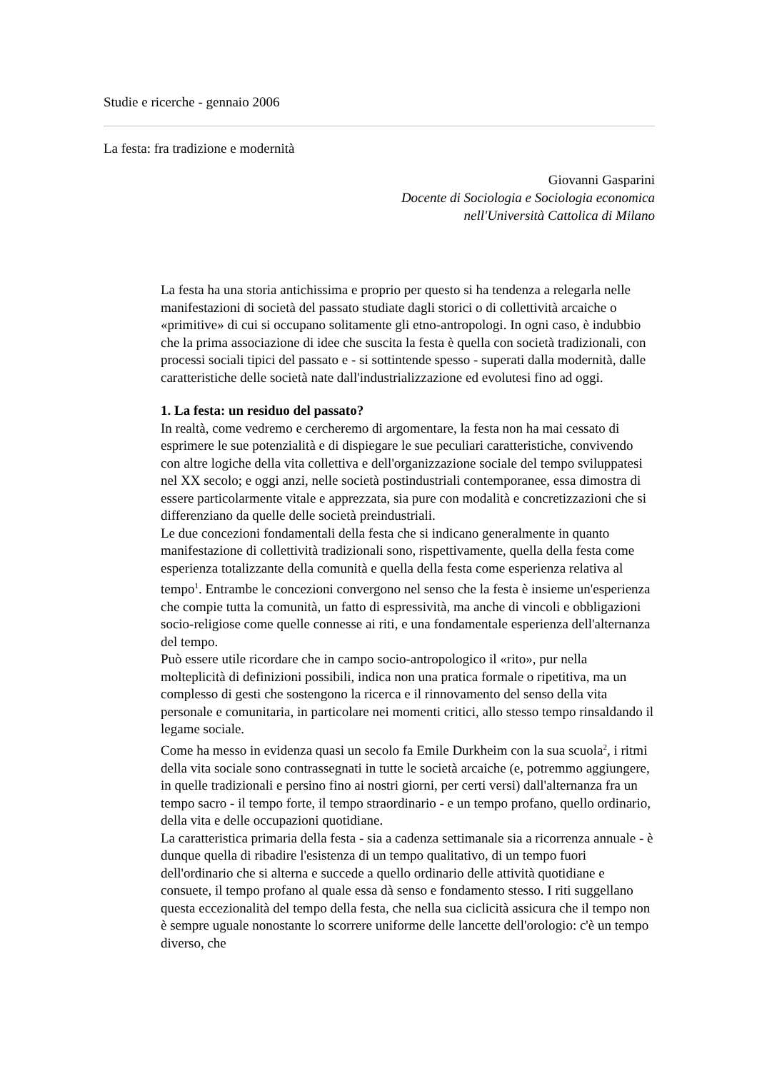Studie e ricerche - gennaio 2006
La festa: fra tradizione e modernità
Giovanni Gasparini
Docente di Sociologia e Sociologia economica
nell'Università Cattolica di Milano
La festa ha una storia antichissima e proprio per questo si ha tendenza a relegarla nelle manifestazioni di società del passato studiate dagli storici o di collettività arcaiche o «primitive» di cui si occupano solitamente gli etno-antropologi. In ogni caso, è indubbio che la prima associazione di idee che suscita la festa è quella con società tradizionali, con processi sociali tipici del passato e - si sottintende spesso - superati dalla modernità, dalle caratteristiche delle società nate dall'industrializzazione ed evolutesi fino ad oggi.
1. La festa: un residuo del passato?
In realtà, come vedremo e cercheremo di argomentare, la festa non ha mai cessato di esprimere le sue potenzialità e di dispiegare le sue peculiari caratteristiche, convivendo con altre logiche della vita collettiva e dell'organizzazione sociale del tempo sviluppatesi nel XX secolo; e oggi anzi, nelle società postindustriali contemporanee, essa dimostra di essere particolarmente vitale e apprezzata, sia pure con modalità e concretizzazioni che si differenziano da quelle delle società preindustriali.
Le due concezioni fondamentali della festa che si indicano generalmente in quanto manifestazione di collettività tradizionali sono, rispettivamente, quella della festa come esperienza totalizzante della comunità e quella della festa come esperienza relativa al tempo<sup>1</sup>. Entrambe le concezioni convergono nel senso che la festa è insieme un'esperienza che compie tutta la comunità, un fatto di espressività, ma anche di vincoli e obbligazioni socio-religiose come quelle connesse ai riti, e una fondamentale esperienza dell'alternanza del tempo.
Può essere utile ricordare che in campo socio-antropologico il «rito», pur nella molteplicità di definizioni possibili, indica non una pratica formale o ripetitiva, ma un complesso di gesti che sostengono la ricerca e il rinnovamento del senso della vita personale e comunitaria, in particolare nei momenti critici, allo stesso tempo rinsaldando il legame sociale.
Come ha messo in evidenza quasi un secolo fa Emile Durkheim con la sua scuola<sup>2</sup>, i ritmi della vita sociale sono contrassegnati in tutte le società arcaiche (e, potremmo aggiungere, in quelle tradizionali e persino fino ai nostri giorni, per certi versi) dall'alternanza fra un tempo sacro - il tempo forte, il tempo straordinario - e un tempo profano, quello ordinario, della vita e delle occupazioni quotidiane.
La caratteristica primaria della festa - sia a cadenza settimanale sia a ricorrenza annuale - è dunque quella di ribadire l'esistenza di un tempo qualitativo, di un tempo fuori dell'ordinario che si alterna e succede a quello ordinario delle attività quotidiane e consuete, il tempo profano al quale essa dà senso e fondamento stesso. I riti suggellano questa eccezionalità del tempo della festa, che nella sua ciclicità assicura che il tempo non è sempre uguale nonostante lo scorrere uniforme delle lancette dell'orologio: c'è un tempo diverso, che